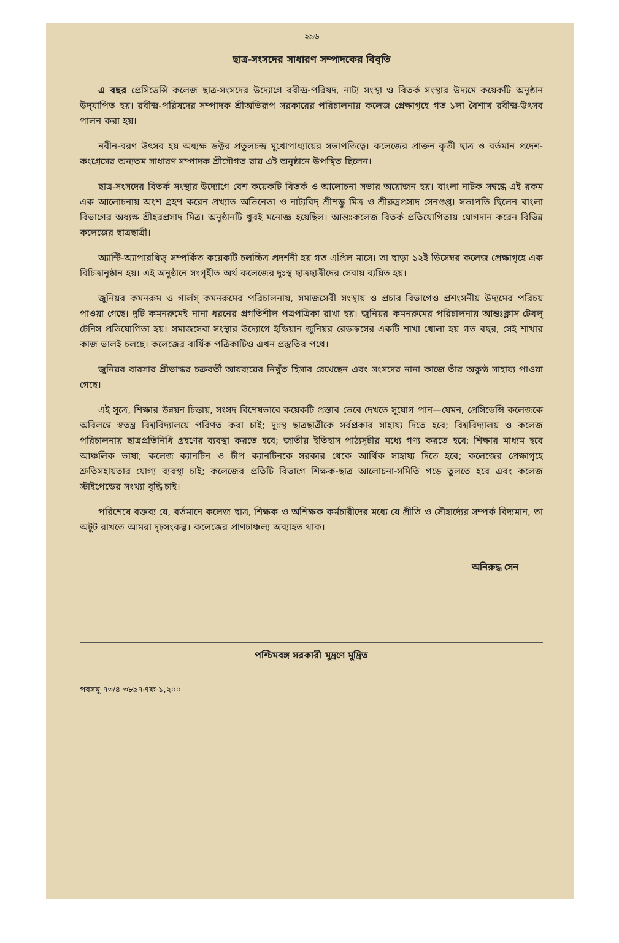২৯৬
ছাত্র-সংসদের সাধারণ সম্পাদকের বিবৃতি
এ বছর প্রেসিডেন্সি কলেজ ছাত্র-সংসদের উদ্যোগে রবীন্দ্র-পরিষদ, নাট্য সংস্থা ও বিতর্ক সংস্থার উদ্যমে কয়েকটি অনুষ্ঠান উদ্‌যাপিত হয়। রবীন্দ্র-পরিষদের সম্পাদক শ্রীঅভিরূপ সরকারের পরিচালনায় কলেজ প্রেক্ষাগৃহে গত ১লা বৈশাখ রবীন্দ্র-উৎসব পালন করা হয়।
নবীন-বরণ উৎসব হয় অধ্যক্ষ ডক্টর প্রতুলচন্দ্র মুখোপাধ্যায়ের সভাপতিত্বে। কলেজের প্রাক্তন কৃতী ছাত্র ও বর্তমান প্রদেশ-কংগ্রেসের অন্যতম সাধারণ সম্পাদক শ্রীসৌগত রায় এই অনুষ্ঠানে উপস্থিত ছিলেন।
ছাত্র-সংসদের বিতর্ক সংস্থার উদ্যোগে বেশ কয়েকটি বিতর্ক ও আলোচনা সভার অয়োজন হয়। বাংলা নাটক সম্বন্ধে এই রকম এক আলোচনায় অংশ গ্রহণ করেন প্রখ্যাত অভিনেতা ও নাট্যবিদ্ শ্রীশম্ভু মিত্র ও শ্রীরুদ্রপ্রসাদ সেনগুপ্ত। সভাপতি ছিলেন বাংলা বিভাগের অধ্যক্ষ শ্রীহরপ্রসাদ মিত্র। অনুষ্ঠানটি খুবই মনোজ্ঞ হয়েছিল। আন্তঃকলেজ বিতর্ক প্রতিযোগিতায় যোগদান করেন বিভিন্ন কলেজের ছাত্রছাত্রী।
অ্যান্টি-অ্যাপারথিড্ সম্পর্কিত কয়েকটি চলচ্চিত্র প্রদর্শনী হয় গত এপ্রিল মাসে। তা ছাড়া ১২ই ডিসেম্বর কলেজ প্রেক্ষাগৃহে এক বিচিত্রানুষ্ঠান হয়। এই অনুষ্ঠানে সংগৃহীত অর্থ কলেজের দুঃস্থ ছাত্রছাত্রীদের সেবায় ব্যয়িত হয়।
জুনিয়র কমনরুম ও গার্লস্ কমনরুমের পরিচালনায়, সমাজসেবী সংস্থায় ও প্রচার বিভাগেও প্রশংসনীয় উদ্যমের পরিচয় পাওয়া গেছে। দুটি কমনরুমেই নানা ধরনের প্রগতিশীল পত্রপত্রিকা রাখা হয়। জুনিয়র কমনরুমের পরিচালনায় আন্তঃক্লাস টেবল্ টেনিস প্রতিযোগিতা হয়। সমাজসেবা সংস্থার উদ্যোগে ইন্ডিয়ান জুনিয়র রেডক্রসের একটি শাখা খোলা হয় গত বছর, সেই শাখার কাজ ভালই চলছে। কলেজের বার্ষিক পত্রিকাটিও এখন প্রস্তুতির পথে।
জুনিয়র বারসার শ্রীভাস্কর চক্রবর্তী আয়ব্যয়ের নিখুঁত হিসাব রেখেছেন এবং সংসদের নানা কাজে তাঁর অকুণ্ঠ সাহায্য পাওয়া গেছে।
এই সূত্রে, শিক্ষার উন্নয়ন চিন্তায়, সংসদ বিশেষভাবে কয়েকটি প্রস্তাব ভেবে দেখতে সুযোগ পান—যেমন, প্রেসিডেন্সি কলেজকে অবিলম্বে স্বতন্ত্র বিশ্ববিদ্যালয়ে পরিণত করা চাই; দুঃস্থ ছাত্রছাত্রীকে সর্বপ্রকার সাহায্য দিতে হবে; বিশ্ববিদ্যালয় ও কলেজ পরিচালনায় ছাত্রপ্রতিনিধি গ্রহণের ব্যবস্থা করতে হবে; জাতীয় ইতিহাস পাঠ্যসূচীর মধ্যে গণ্য করতে হবে; শিক্ষার মাধ্যম হবে আঞ্চলিক ভাষা; কলেজ ক্যানটিন ও টীপ ক্যানটিনকে সরকার থেকে আর্থিক সাহায্য দিতে হবে; কলেজের প্রেক্ষাগৃহে শ্রুতিসহায়তার যোগ্য ব্যবস্থা চাই; কলেজের প্রতিটি বিভাগে শিক্ষক-ছাত্র আলোচনা-সমিতি গড়ে তুলতে হবে এবং কলেজ স্টাইপেন্ডের সংখ্যা বৃদ্ধি চাই।
পরিশেষে বক্তব্য যে, বর্তমানে কলেজ ছাত্র, শিক্ষক ও অশিক্ষক কর্মচারীদের মধ্যে যে প্রীতি ও সৌহার্দ্যের সম্পর্ক বিদ্যমান, তা অটুট রাখতে আমরা দৃঢ়সংকল্প। কলেজের প্রাণচাঞ্চল্য অব্যাহত থাক।
অনিরুদ্ধ সেন
পশ্চিমবঙ্গ সরকারী মুদ্রণে মুদ্রিত
পবসমু-৭৩/৪-৩৮৯৭এফ-১,২০০